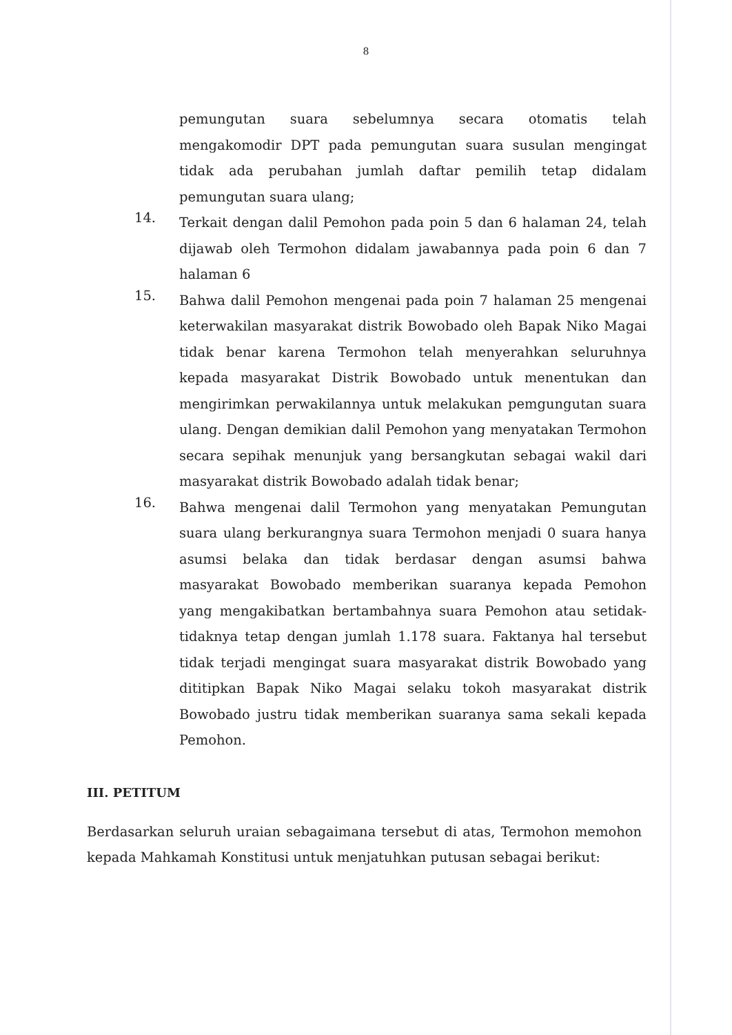8
pemungutan suara sebelumnya secara otomatis telah mengakomodir DPT pada pemungutan suara susulan mengingat tidak ada perubahan jumlah daftar pemilih tetap didalam pemungutan suara ulang;
14.
Terkait dengan dalil Pemohon pada poin 5 dan 6 halaman 24, telah dijawab oleh Termohon didalam jawabannya pada poin 6 dan 7 halaman 6
15.
Bahwa dalil Pemohon mengenai pada poin 7 halaman 25 mengenai keterwakilan masyarakat distrik Bowobado oleh Bapak Niko Magai tidak benar karena Termohon telah menyerahkan seluruhnya kepada masyarakat Distrik Bowobado untuk menentukan dan mengirimkan perwakilannya untuk melakukan pemgungutan suara ulang. Dengan demikian dalil Pemohon yang menyatakan Termohon secara sepihak menunjuk yang bersangkutan sebagai wakil dari masyarakat distrik Bowobado adalah tidak benar;
16.
Bahwa mengenai dalil Termohon yang menyatakan Pemungutan suara ulang berkurangnya suara Termohon menjadi 0 suara hanya asumsi belaka dan tidak berdasar dengan asumsi bahwa masyarakat Bowobado memberikan suaranya kepada Pemohon yang mengakibatkan bertambahnya suara Pemohon atau setidak-tidaknya tetap dengan jumlah 1.178 suara. Faktanya hal tersebut tidak terjadi mengingat suara masyarakat distrik Bowobado yang dititipkan Bapak Niko Magai selaku tokoh masyarakat distrik Bowobado justru tidak memberikan suaranya sama sekali kepada Pemohon.
III. PETITUM
Berdasarkan seluruh uraian sebagaimana tersebut di atas, Termohon memohon kepada Mahkamah Konstitusi untuk menjatuhkan putusan sebagai berikut: